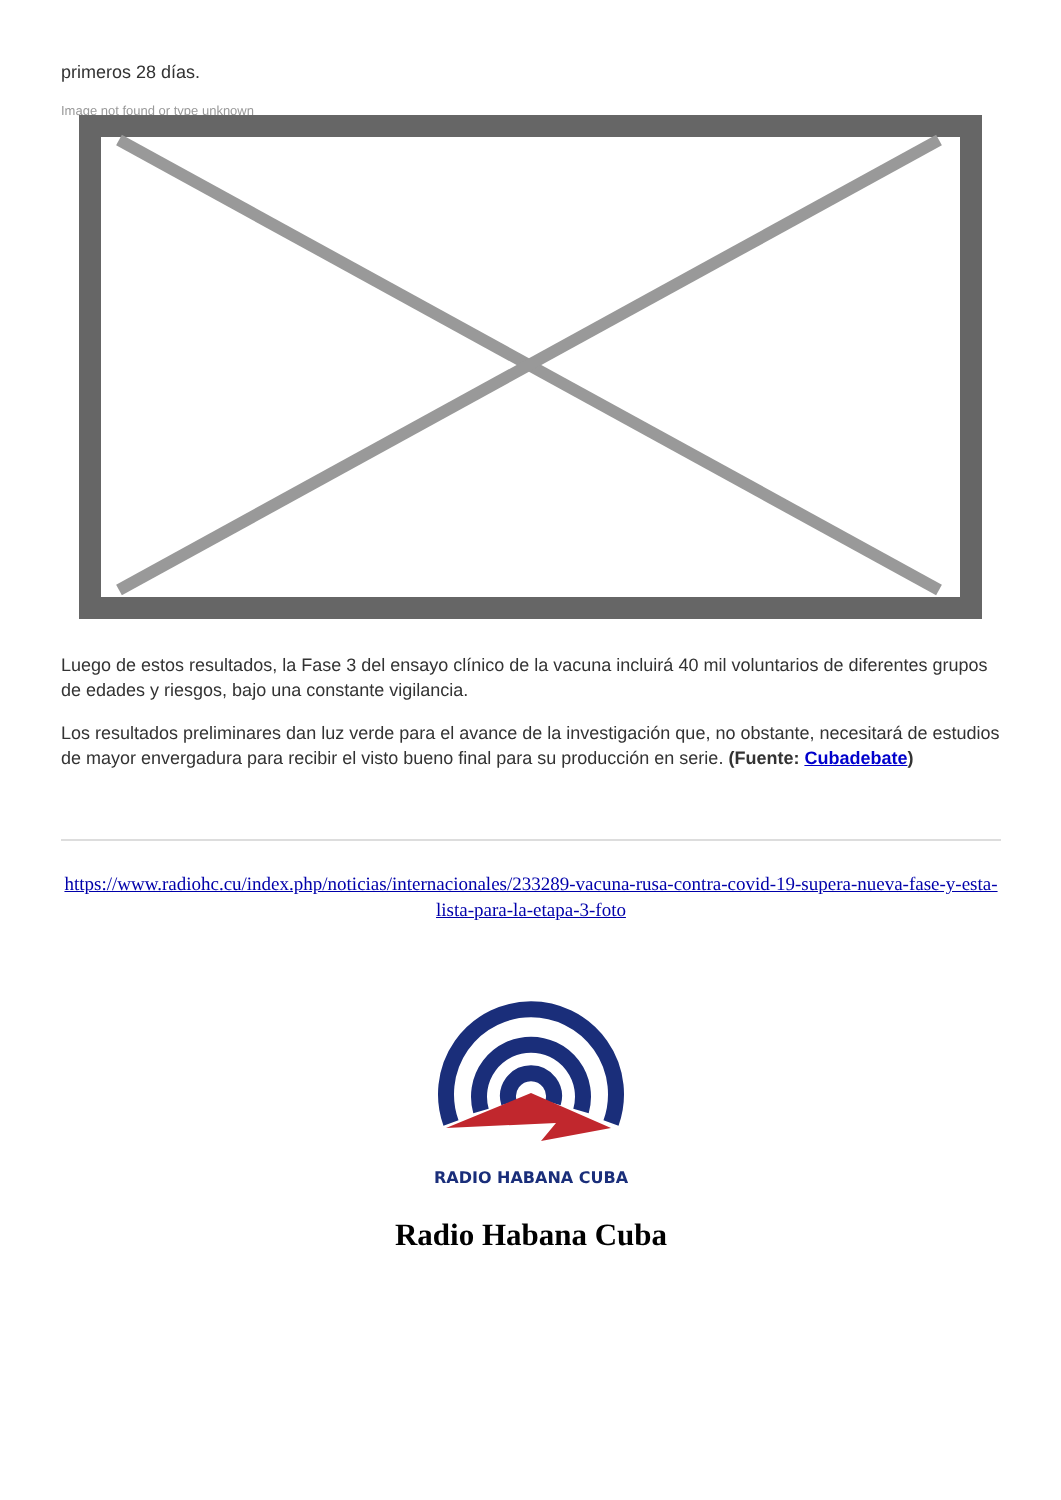primeros 28 días.
Image not found or type unknown
Luego de estos resultados, la Fase 3 del ensayo clínico de la vacuna incluirá 40 mil voluntarios de diferentes grupos de edades y riesgos, bajo una constante vigilancia.
Los resultados preliminares dan luz verde para el avance de la investigación que, no obstante, necesitará de estudios de mayor envergadura para recibir el visto bueno final para su producción en serie. (Fuente: Cubadebate)
https://www.radiohc.cu/index.php/noticias/internacionales/233289-vacuna-rusa-contra-covid-19-supera-nueva-fase-y-esta-lista-para-la-etapa-3-foto
RADIO HABANA CUBA
Radio Habana Cuba